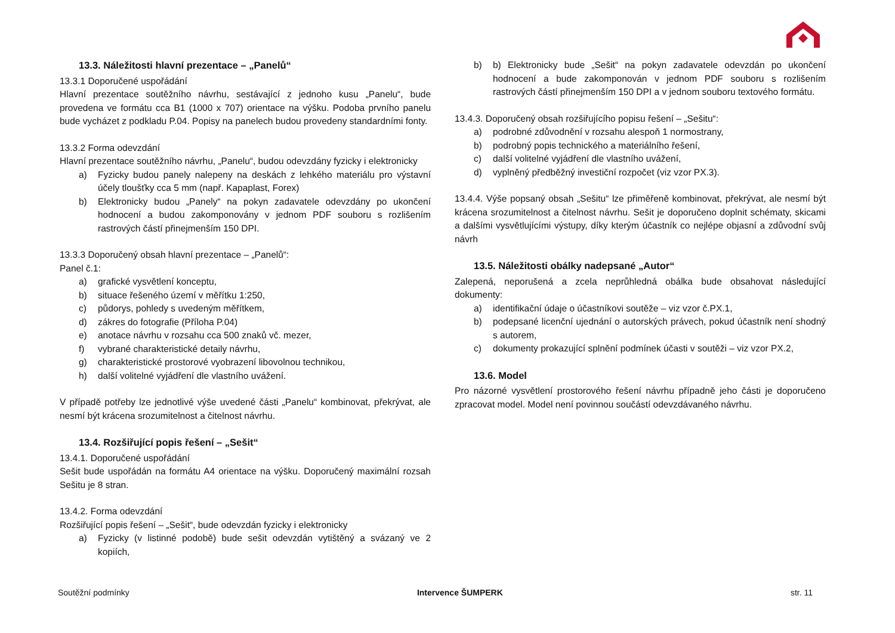13.3. Náležitosti hlavní prezentace – „Panelů“
13.3.1 Doporučené uspořádání
Hlavní prezentace soutěžního návrhu, sestávající z jednoho kusu „Panelu“, bude provedena ve formátu cca B1 (1000 x 707) orientace na výšku. Podoba prvního panelu bude vycházet z podkladu P.04. Popisy na panelech budou provedeny standardními fonty.
13.3.2 Forma odevzdání
Hlavní prezentace soutěžního návrhu, „Panelu“, budou odevzdány fyzicky i elektronicky
a) Fyzicky budou panely nalepeny na deskách z lehkého materiálu pro výstavní účely tloušťky cca 5 mm (např. Kapaplast, Forex)
b) Elektronicky budou „Panely“ na pokyn zadavatele odevzdány po ukončení hodnocení a budou zakomponovány v jednom PDF souboru s rozlišením rastrových částí přinejmenším 150 DPI.
13.3.3 Doporučený obsah hlavní prezentace – „Panelů“:
Panel č.1:
a) grafické vysvětlení konceptu,
b) situace řešeného území v měřítku 1:250,
c) půdorys, pohledy s uvedeným měřítkem,
d) zákres do fotografie (Příloha P.04)
e) anotace návrhu v rozsahu cca 500 znaků vč. mezer,
f) vybrané charakteristické detaily návrhu,
g) charakteristické prostorové vyobrazení libovolnou technikou,
h) další volitelné vyjádření dle vlastního uvážení.
V případě potřeby lze jednotlivé výše uvedené části „Panelu“ kombinovat, překrývat, ale nesmí být krácena srozumitelnost a čitelnost návrhu.
13.4. Rozšiřující popis řešení – „Sešit“
13.4.1. Doporučené uspořádání
Sešit bude uspořádán na formátu A4 orientace na výšku. Doporučený maximální rozsah Sešitu je 8 stran.
13.4.2. Forma odevzdání
Rozšiřující popis řešení – „Sešit“, bude odevzdán fyzicky i elektronicky
a) Fyzicky (v listinné podobě) bude sešit odevzdán vytištěný a svázaný ve 2 kopiích,
b) b) Elektronicky bude „Sešit“ na pokyn zadavatele odevzdán po ukončení hodnocení a bude zakomponován v jednom PDF souboru s rozlišením rastrových částí přinejmenším 150 DPI a v jednom souboru textového formátu.
13.4.3. Doporučený obsah rozšiřujícího popisu řešení – „Sešitu“:
a) podrobné zdůvodnění v rozsahu alespoň 1 normostrany,
b) podrobný popis technického a materiálního řešení,
c) další volitelné vyjádření dle vlastního uvážení,
d) vyplněný předběžný investiční rozpočet (viz vzor PX.3).
13.4.4. Výše popsaný obsah „Sešitu“ lze přiměřeně kombinovat, překrývat, ale nesmí být krácena srozumitelnost a čitelnost návrhu. Sešit je doporučeno doplnit schématy, skicami a dalšími vysvětlujícími výstupy, díky kterým účastník co nejlépe objasní a zdůvodní svůj návrh
13.5. Náležitosti obálky nadepsané „Autor“
Zalepená, neporušená a zcela neprůhledná obálka bude obsahovat následující dokumenty:
a) identifikační údaje o účastníkovi soutěže – viz vzor č.PX.1,
b) podepsané licenční ujednání o autorských právech, pokud účastník není shodný s autorem,
c) dokumenty prokazující splnění podmínek účasti v soutěži – viz vzor PX.2,
13.6. Model
Pro názorné vysvětlení prostorového řešení návrhu případně jeho části je doporučeno zpracovat model. Model není povinnou součástí odevzdávaného návrhu.
Soutěžní podmínky Intervence ŠUMPERK str. 11